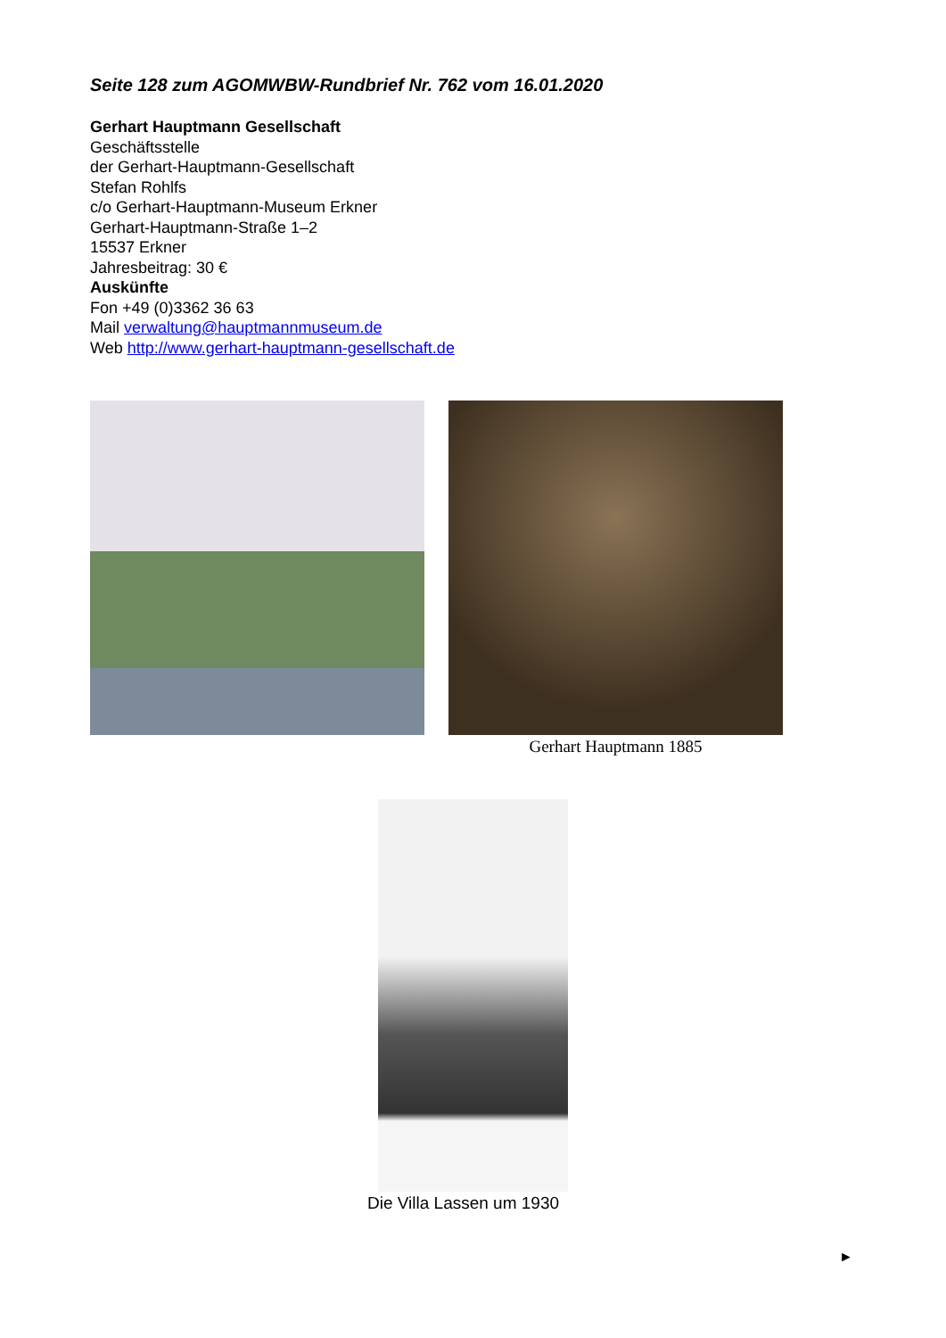Seite 128 zum AGOMWBW-Rundbrief Nr. 762 vom 16.01.2020
Gerhart Hauptmann Gesellschaft
Geschäftsstelle
der Gerhart-Hauptmann-Gesellschaft
Stefan Rohlfs
c/o Gerhart-Hauptmann-Museum Erkner
Gerhart-Hauptmann-Straße 1–2
15537 Erkner
Jahresbeitrag: 30 €
Auskünfte
Fon +49 (0)3362 36 63
Mail verwaltung@hauptmannmuseum.de
Web http://www.gerhart-hauptmann-gesellschaft.de
Gerhart Hauptmann 1885
Die Villa Lassen um 1930
►